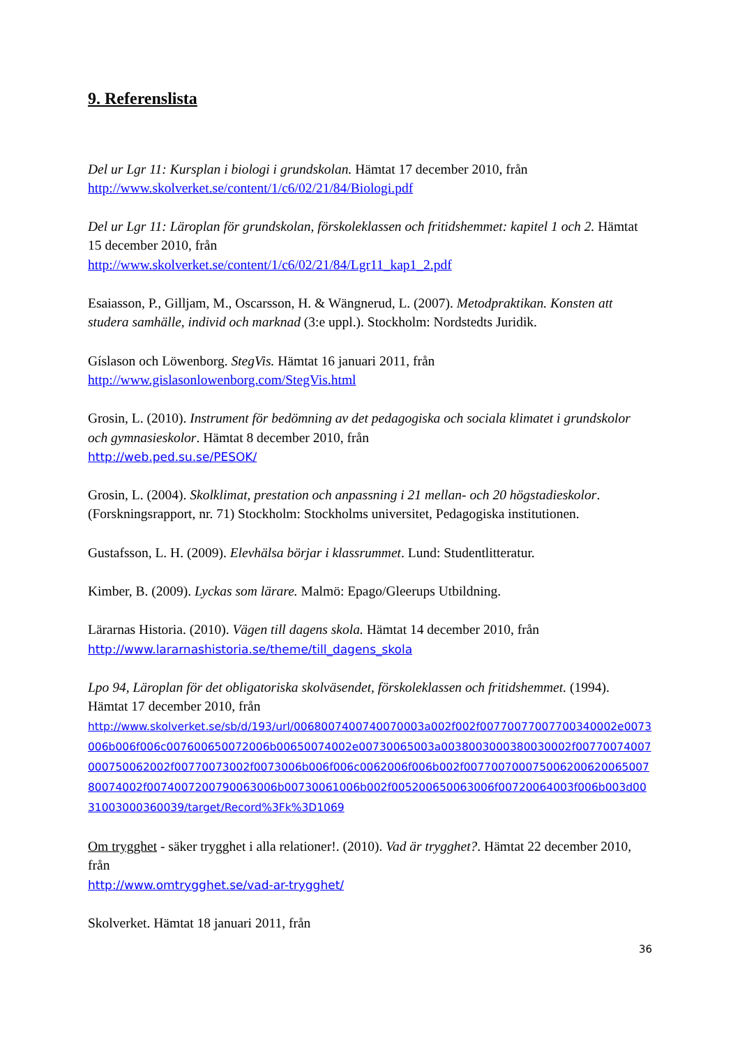9. Referenslista
Del ur Lgr 11: Kursplan i biologi i grundskolan. Hämtat 17 december 2010, från
http://www.skolverket.se/content/1/c6/02/21/84/Biologi.pdf
Del ur Lgr 11: Läroplan för grundskolan, förskoleklassen och fritidshemmet: kapitel 1 och 2. Hämtat 15 december 2010, från
http://www.skolverket.se/content/1/c6/02/21/84/Lgr11_kap1_2.pdf
Esaiasson, P., Gilljam, M., Oscarsson, H. & Wängnerud, L. (2007). Metodpraktikan. Konsten att studera samhälle, individ och marknad (3:e uppl.). Stockholm: Nordstedts Juridik.
Gíslason och Löwenborg. StegVis. Hämtat 16 januari 2011, från
http://www.gislasonlowenborg.com/StegVis.html
Grosin, L. (2010). Instrument för bedömning av det pedagogiska och sociala klimatet i grundskolor och gymnasieskolor. Hämtat 8 december 2010, från
http://web.ped.su.se/PESOK/
Grosin, L. (2004). Skolklimat, prestation och anpassning i 21 mellan- och 20 högstadieskolor. (Forskningsrapport, nr. 71) Stockholm: Stockholms universitet, Pedagogiska institutionen.
Gustafsson, L. H. (2009). Elevhälsa börjar i klassrummet. Lund: Studentlitteratur.
Kimber, B. (2009). Lyckas som lärare. Malmö: Epago/Gleerups Utbildning.
Lärarnas Historia. (2010). Vägen till dagens skola. Hämtat 14 december 2010, från
http://www.lararnashistoria.se/theme/till_dagens_skola
Lpo 94, Läroplan för det obligatoriska skolväsendet, förskoleklassen och fritidshemmet. (1994). Hämtat 17 december 2010, från
http://www.skolverket.se/sb/d/193/url/0068007400740070003a002f002f00770077007700340002e0073006b006f006c007600650072006b00650074002e00730065003a0038003000380030002f00770074007000750062002f00770073002f0073006b006f006c0062006f006b002f00770070007500620062006500780074002f0074007200790063006b00730061006b002f005200650063006f00720064003f006b003d0031003000360039/target/Record%3Fk%3D1069
Om trygghet - säker trygghet i alla relationer!. (2010). Vad är trygghet?. Hämtat 22 december 2010, från
http://www.omtrygghet.se/vad-ar-trygghet/
Skolverket. Hämtat 18 januari 2011, från
36